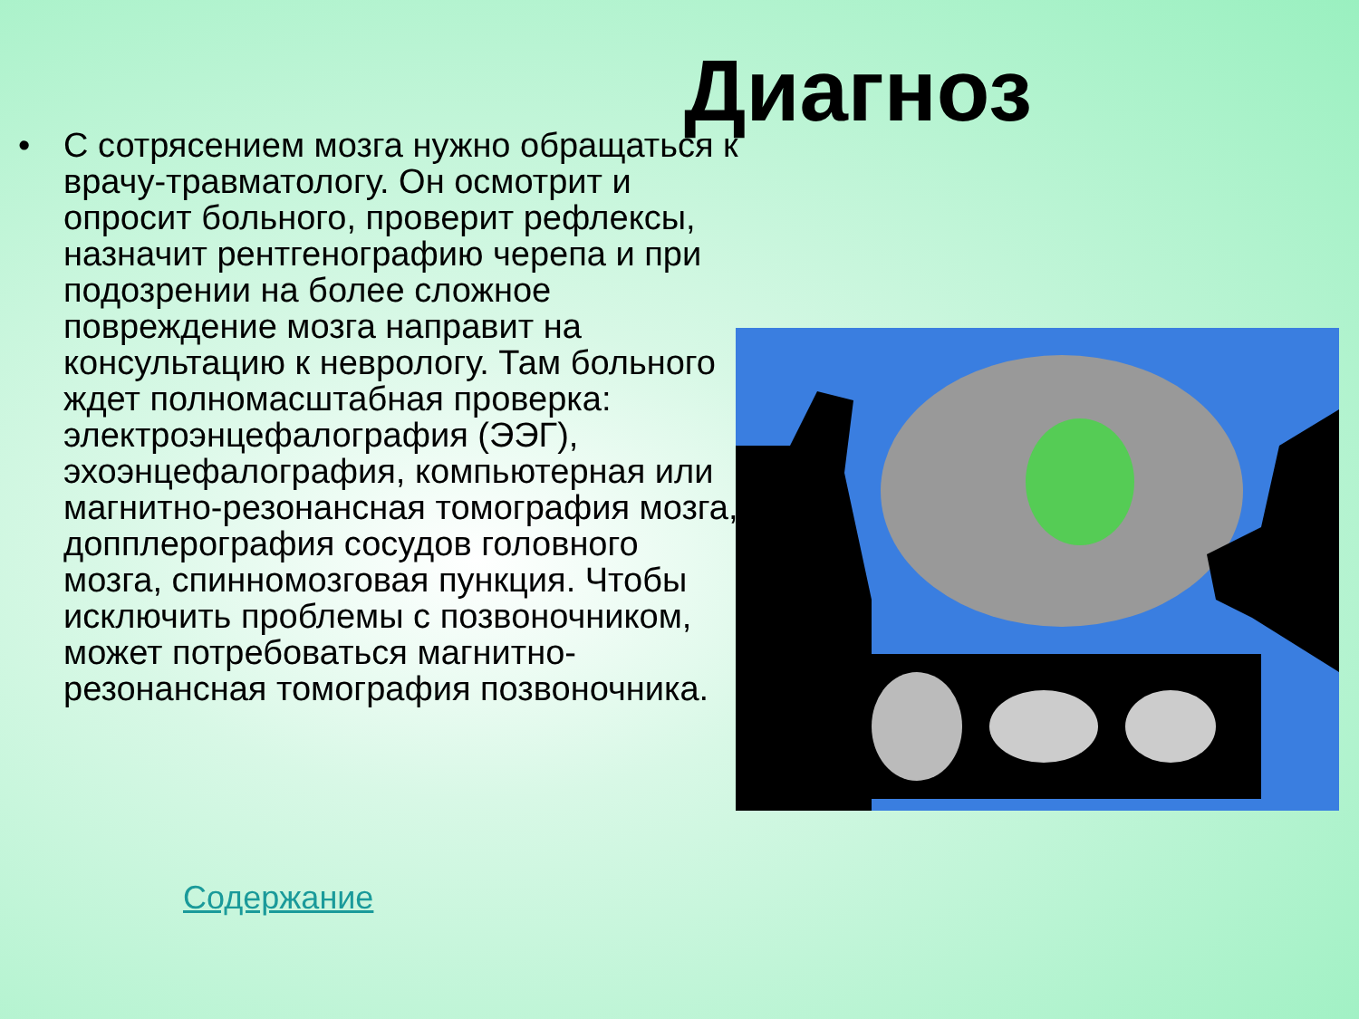Диагноз
• С сотрясением мозга нужно обращаться к врачу-травматологу. Он осмотрит и опросит больного, проверит рефлексы, назначит рентгенографию черепа и при подозрении на более сложное повреждение мозга направит на консультацию к неврологу. Там больного ждет полномасштабная проверка: электроэнцефалография (ЭЭГ), эхоэнцефалография, компьютерная или магнитно-резонансная томография мозга, допплерография сосудов головного мозга, спинномозговая пункция. Чтобы исключить проблемы с позвоночником, может потребоваться магнитно-резонансная томография позвоночника.
Содержание